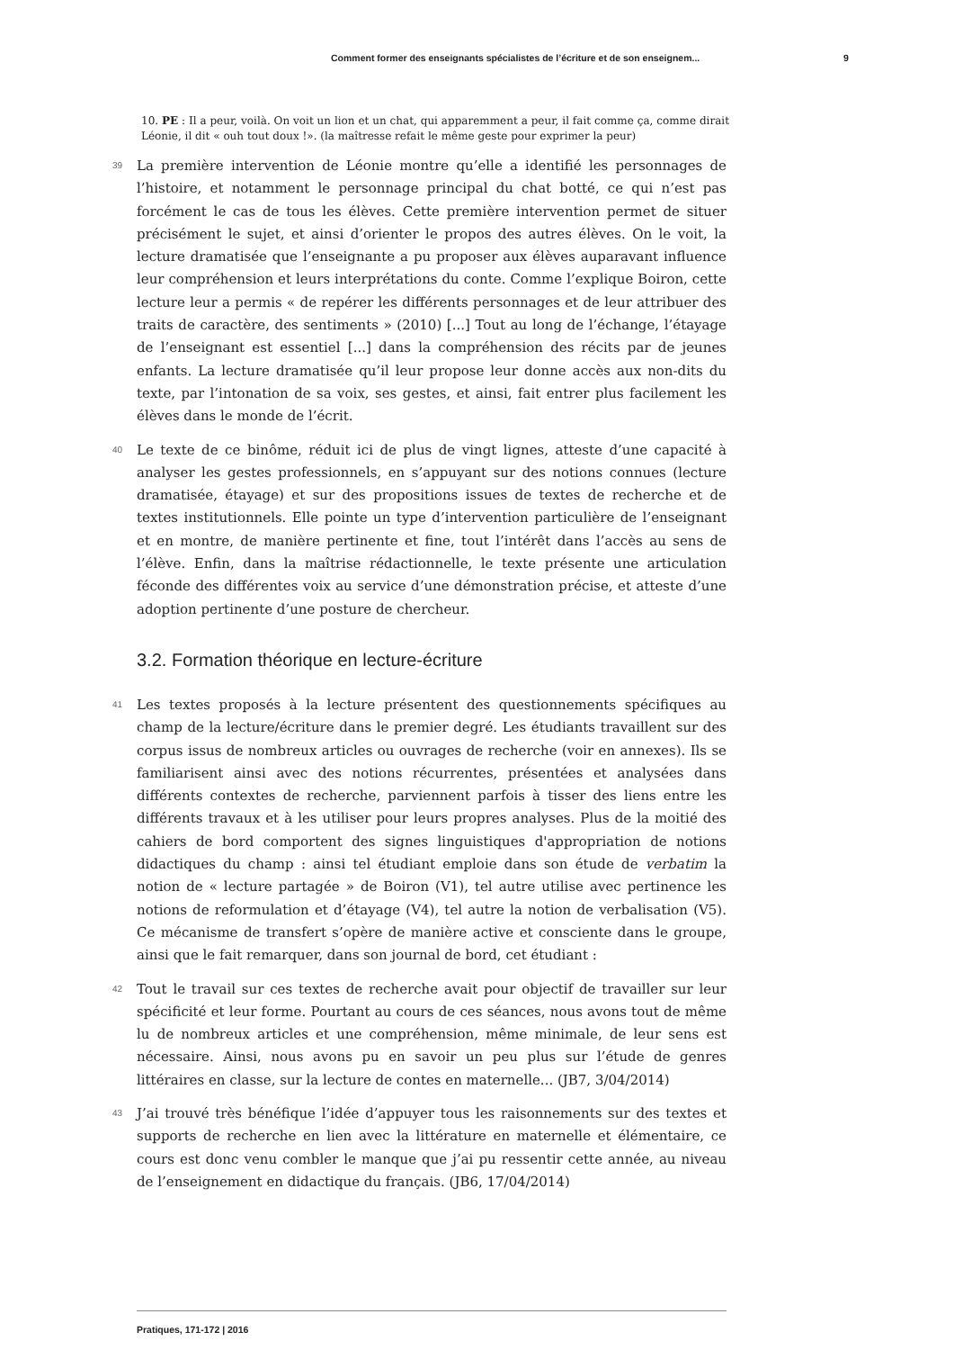Comment former des enseignants spécialistes de l’écriture et de son enseignem... 9
10. PE : Il a peur, voilà. On voit un lion et un chat, qui apparemment a peur, il fait comme ça, comme dirait Léonie, il dit « ouh tout doux !». (la maîtresse refait le même geste pour exprimer la peur)
39
La première intervention de Léonie montre qu’elle a identifié les personnages de l’histoire, et notamment le personnage principal du chat botté, ce qui n’est pas forcément le cas de tous les élèves. Cette première intervention permet de situer précisément le sujet, et ainsi d’orienter le propos des autres élèves. On le voit, la lecture dramatisée que l’enseignante a pu proposer aux élèves auparavant influence leur compréhension et leurs interprétations du conte. Comme l’explique Boiron, cette lecture leur a permis « de repérer les différents personnages et de leur attribuer des traits de caractère, des sentiments » (2010) [...] Tout au long de l’échange, l’étayage de l’enseignant est essentiel [...] dans la compréhension des récits par de jeunes enfants. La lecture dramatisée qu’il leur propose leur donne accès aux non-dits du texte, par l’intonation de sa voix, ses gestes, et ainsi, fait entrer plus facilement les élèves dans le monde de l’écrit.
40
Le texte de ce binôme, réduit ici de plus de vingt lignes, atteste d’une capacité à analyser les gestes professionnels, en s’appuyant sur des notions connues (lecture dramatisée, étayage) et sur des propositions issues de textes de recherche et de textes institutionnels. Elle pointe un type d’intervention particulière de l’enseignant et en montre, de manière pertinente et fine, tout l’intérêt dans l’accès au sens de l’élève. Enfin, dans la maîtrise rédactionnelle, le texte présente une articulation féconde des différentes voix au service d’une démonstration précise, et atteste d’une adoption pertinente d’une posture de chercheur.
3.2. Formation théorique en lecture-écriture
41
Les textes proposés à la lecture présentent des questionnements spécifiques au champ de la lecture/écriture dans le premier degré. Les étudiants travaillent sur des corpus issus de nombreux articles ou ouvrages de recherche (voir en annexes). Ils se familiarisent ainsi avec des notions récurrentes, présentées et analysées dans différents contextes de recherche, parviennent parfois à tisser des liens entre les différents travaux et à les utiliser pour leurs propres analyses. Plus de la moitié des cahiers de bord comportent des signes linguistiques d'appropriation de notions didactiques du champ : ainsi tel étudiant emploie dans son étude de verbatim la notion de « lecture partagée » de Boiron (V1), tel autre utilise avec pertinence les notions de reformulation et d’étayage (V4), tel autre la notion de verbalisation (V5). Ce mécanisme de transfert s’opère de manière active et consciente dans le groupe, ainsi que le fait remarquer, dans son journal de bord, cet étudiant :
42
Tout le travail sur ces textes de recherche avait pour objectif de travailler sur leur spécificité et leur forme. Pourtant au cours de ces séances, nous avons tout de même lu de nombreux articles et une compréhension, même minimale, de leur sens est nécessaire. Ainsi, nous avons pu en savoir un peu plus sur l’étude de genres littéraires en classe, sur la lecture de contes en maternelle... (JB7, 3/04/2014)
43
J’ai trouvé très bénéfique l’idée d’appuyer tous les raisonnements sur des textes et supports de recherche en lien avec la littérature en maternelle et élémentaire, ce cours est donc venu combler le manque que j’ai pu ressentir cette année, au niveau de l’enseignement en didactique du français. (JB6, 17/04/2014)
Pratiques, 171-172 | 2016